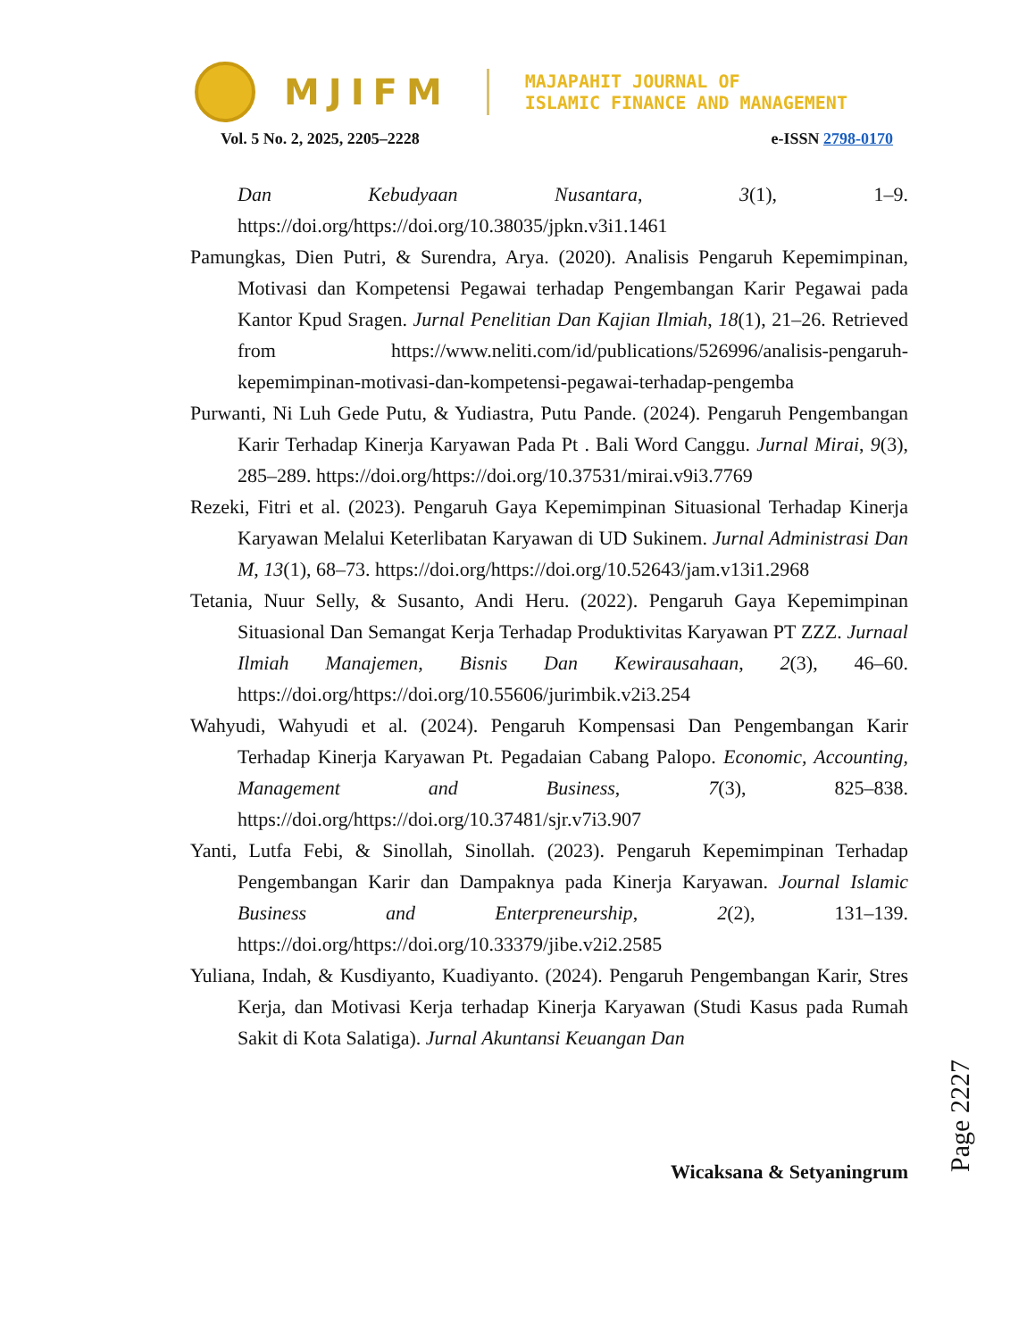MJIFM
MAJAPAHIT JOURNAL OF
ISLAMIC FINANCE AND MANAGEMENT
Vol. 5 No. 2, 2025, 2205–2228 e-ISSN 2798-0170
Dan Kebudyaan Nusantara, 3(1), 1–9. https://doi.org/https://doi.org/10.38035/jpkn.v3i1.1461
Pamungkas, Dien Putri, & Surendra, Arya. (2020). Analisis Pengaruh Kepemimpinan, Motivasi dan Kompetensi Pegawai terhadap Pengembangan Karir Pegawai pada Kantor Kpud Sragen. Jurnal Penelitian Dan Kajian Ilmiah, 18(1), 21–26. Retrieved from https://www.neliti.com/id/publications/526996/analisis-pengaruh-kepemimpinan-motivasi-dan-kompetensi-pegawai-terhadap-pengemba
Purwanti, Ni Luh Gede Putu, & Yudiastra, Putu Pande. (2024). Pengaruh Pengembangan Karir Terhadap Kinerja Karyawan Pada Pt . Bali Word Canggu. Jurnal Mirai, 9(3), 285–289. https://doi.org/https://doi.org/10.37531/mirai.v9i3.7769
Rezeki, Fitri et al. (2023). Pengaruh Gaya Kepemimpinan Situasional Terhadap Kinerja Karyawan Melalui Keterlibatan Karyawan di UD Sukinem. Jurnal Administrasi Dan M, 13(1), 68–73. https://doi.org/https://doi.org/10.52643/jam.v13i1.2968
Tetania, Nuur Selly, & Susanto, Andi Heru. (2022). Pengaruh Gaya Kepemimpinan Situasional Dan Semangat Kerja Terhadap Produktivitas Karyawan PT ZZZ. Jurnaal Ilmiah Manajemen, Bisnis Dan Kewirausahaan, 2(3), 46–60. https://doi.org/https://doi.org/10.55606/jurimbik.v2i3.254
Wahyudi, Wahyudi et al. (2024). Pengaruh Kompensasi Dan Pengembangan Karir Terhadap Kinerja Karyawan Pt. Pegadaian Cabang Palopo. Economic, Accounting, Management and Business, 7(3), 825–838. https://doi.org/https://doi.org/10.37481/sjr.v7i3.907
Yanti, Lutfa Febi, & Sinollah, Sinollah. (2023). Pengaruh Kepemimpinan Terhadap Pengembangan Karir dan Dampaknya pada Kinerja Karyawan. Journal Islamic Business and Enterpreneurship, 2(2), 131–139. https://doi.org/https://doi.org/10.33379/jibe.v2i2.2585
Yuliana, Indah, & Kusdiyanto, Kuadiyanto. (2024). Pengaruh Pengembangan Karir, Stres Kerja, dan Motivasi Kerja terhadap Kinerja Karyawan (Studi Kasus pada Rumah Sakit di Kota Salatiga). Jurnal Akuntansi Keuangan Dan
Page 2227
Wicaksana & Setyaningrum